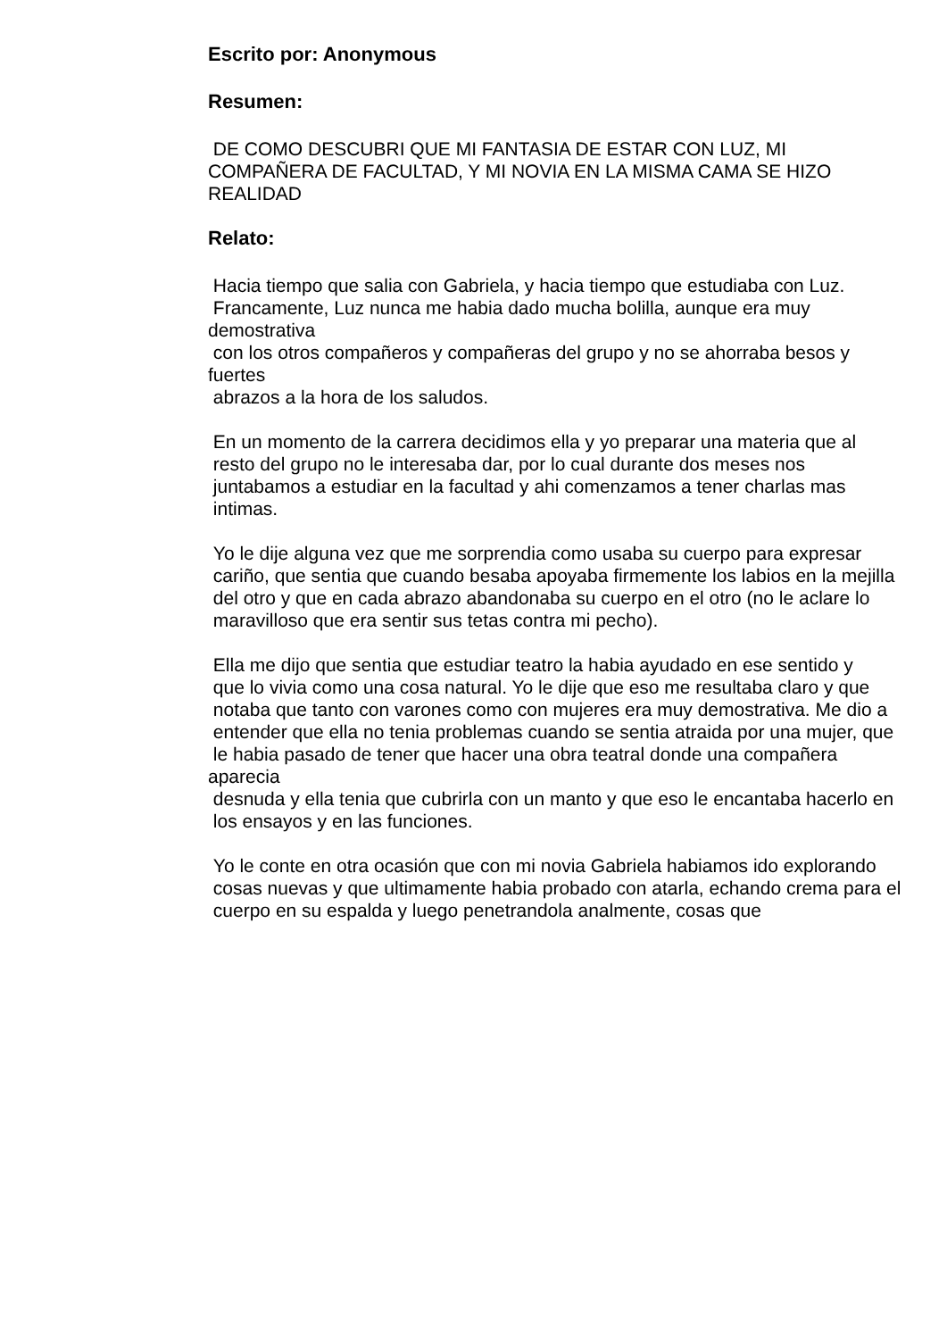Escrito por: Anonymous
Resumen:
DE COMO DESCUBRI QUE MI FANTASIA DE ESTAR CON LUZ, MI COMPAÑERA DE FACULTAD, Y MI NOVIA EN LA MISMA CAMA SE HIZO REALIDAD
Relato:
Hacia tiempo que salia con Gabriela, y hacia tiempo que estudiaba con Luz.
Francamente, Luz nunca me habia dado mucha bolilla, aunque era muy demostrativa
con los otros compañeros y compañeras del grupo y no se ahorraba besos y fuertes
abrazos a la hora de los saludos.
En un momento de la carrera decidimos ella y yo preparar una materia que al
resto del grupo no le interesaba dar, por lo cual durante dos meses nos
juntabamos a estudiar en la facultad y ahi comenzamos a tener charlas mas
intimas.
Yo le dije alguna vez que me sorprendia como usaba su cuerpo para expresar
cariño, que sentia que cuando besaba apoyaba firmemente los labios en la mejilla
del otro y que en cada abrazo abandonaba su cuerpo en el otro (no le aclare lo
maravilloso que era sentir sus tetas contra mi pecho).
Ella me dijo que sentia que estudiar teatro la habia ayudado en ese sentido y
que lo vivia como una cosa natural. Yo le dije que eso me resultaba claro y que
notaba que tanto con varones como con mujeres era muy demostrativa. Me dio a
entender que ella no tenia problemas cuando se sentia atraida por una mujer, que
le habia pasado de tener que hacer una obra teatral donde una compañera aparecia
desnuda y ella tenia que cubrirla con un manto y que eso le encantaba hacerlo en
los ensayos y en las funciones.
Yo le conte en otra ocasión que con mi novia Gabriela habiamos ido explorando
cosas nuevas y que ultimamente habia probado con atarla, echando crema para el
cuerpo en su espalda y luego penetrandola analmente, cosas que